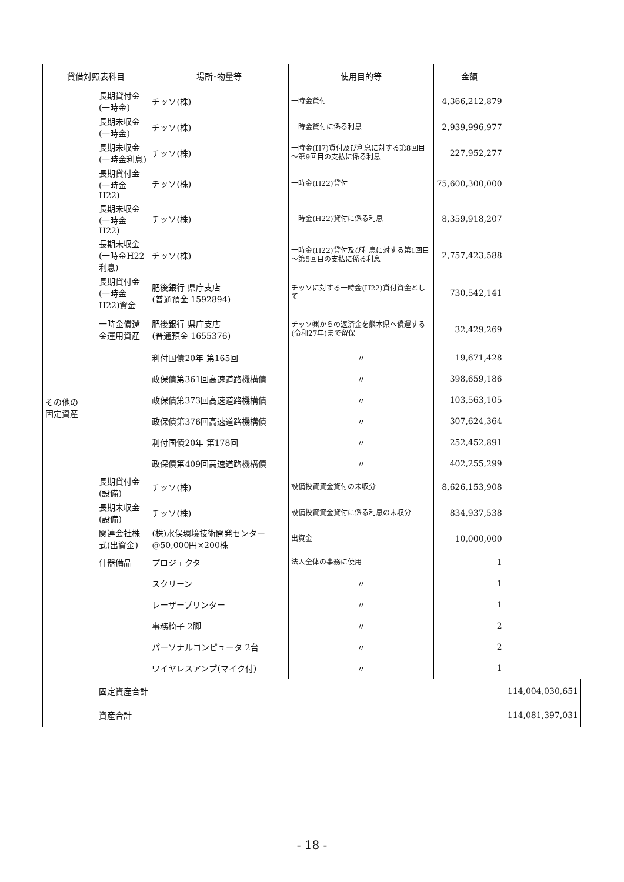| 貸借対照表科目 | | 場所･物量等 | 使用目的等 | 金額 | |
| --- | --- | --- | --- | --- | --- |
| その他の 固定資産 | 長期貸付金(一時金) | チッソ(株) | 一時金貸付 | 4,366,212,879 | |
| | 長期未収金(一時金) | チッソ(株) | 一時金貸付に係る利息 | 2,939,996,977 | |
| | 長期未収金(一時金利息) | チッソ(株) | 一時金(H7)貸付及び利息に対する第8回目～第9回目の支払に係る利息 | 227,952,277 | |
| | 長期貸付金(一時金H22) | チッソ(株) | 一時金(H22)貸付 | 75,600,300,000 | |
| | 長期未収金(一時金H22) | チッソ(株) | 一時金(H22)貸付に係る利息 | 8,359,918,207 | |
| | 長期未収金(一時金H22利息) | チッソ(株) | 一時金(H22)貸付及び利息に対する第1回目～第5回目の支払に係る利息 | 2,757,423,588 | |
| | 長期貸付金(一時金H22)資金 | 肥後銀行 県庁支店 (普通預金 1592894) | チッソに対する一時金(H22)貸付資金として | 730,542,141 | |
| | 一時金償還金運用資産 | 肥後銀行 県庁支店 (普通預金 1655376) | チッソ㈱からの返済金を熊本県へ償還する(令和27年)まで留保 | 32,429,269 | |
| | | 利付国債20年 第165回 | 〃 | 19,671,428 | |
| | | 政保債第361回高速道路機構債 | 〃 | 398,659,186 | |
| | | 政保債第373回高速道路機構債 | 〃 | 103,563,105 | |
| | | 政保債第376回高速道路機構債 | 〃 | 307,624,364 | |
| | | 利付国債20年 第178回 | 〃 | 252,452,891 | |
| | | 政保債第409回高速道路機構債 | 〃 | 402,255,299 | |
| | 長期貸付金(設備) | チッソ(株) | 設備投資資金貸付の未収分 | 8,626,153,908 | |
| | 長期未収金(設備) | チッソ(株) | 設備投資資金貸付に係る利息の未収分 | 834,937,538 | |
| | 関連会社株式(出資金) | (株)水俣環境技術開発センター @50,000円×200株 | 出資金 | 10,000,000 | |
| | 什器備品 | プロジェクタ | 法人全体の事務に使用 | 1 | |
| | | スクリーン | 〃 | 1 | |
| | | レーザープリンター | 〃 | 1 | |
| | | 事務椅子 2脚 | 〃 | 2 | |
| | | パーソナルコンピュータ 2台 | 〃 | 2 | |
| | | ワイヤレスアンプ(マイク付) | 〃 | 1 | |
| | 固定資産合計 | | | | 114,004,030,651 |
| | 資産合計 | | | | 114,081,397,031 |
- 18 -